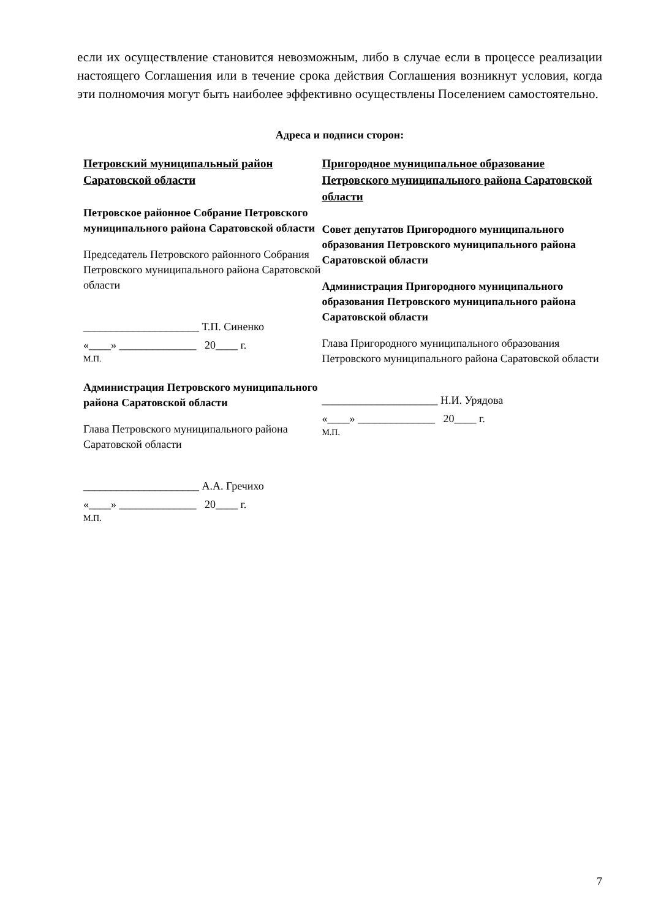если их осуществление становится невозможным, либо в случае если в процессе реализации настоящего Соглашения или в течение срока действия Соглашения возникнут условия, когда эти полномочия могут быть наиболее эффективно осуществлены Поселением самостоятельно.
Адреса и подписи сторон:
Петровский муниципальный район Саратовской области
Петровское районное Собрание Петровского муниципального района Саратовской области
Председатель Петровского районного Собрания Петровского муниципального района Саратовской области
_____________________ Т.П. Синенко
«____» ______________ 20____ г.
М.П.
Администрация Петровского муниципального района Саратовской области
Глава Петровского муниципального района Саратовской области
_____________________ А.А. Гречихо
«____» ______________ 20____ г.
М.П.
Пригородное муниципальное образование Петровского муниципального района Саратовской области
Совет депутатов Пригородного муниципального образования Петровского муниципального района Саратовской области
Администрация Пригородного муниципального образования Петровского муниципального района Саратовской области
Глава Пригородного муниципального образования Петровского муниципального района Саратовской области
_____________________ Н.И. Урядова
«____» ______________ 20____ г.
М.П.
7